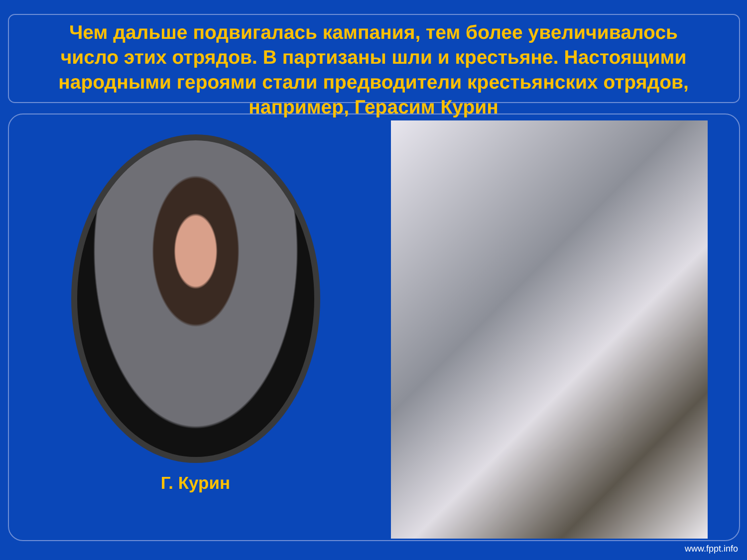Чем дальше подвигалась кампания, тем более увеличивалось число этих отрядов. В партизаны шли и крестьяне. Настоящими народными героями стали предводители крестьянских отрядов, например, Герасим Курин
Г. Курин
www.fppt.info